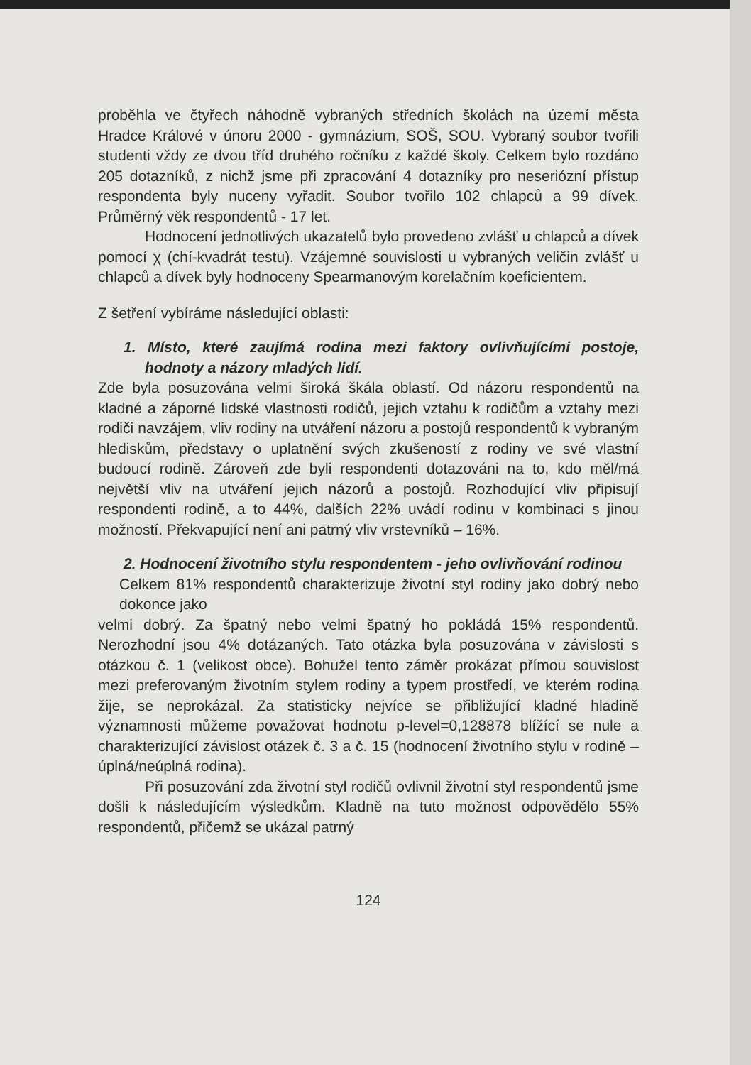proběhla ve čtyřech náhodně vybraných středních školách na území města Hradce Králové v únoru 2000 - gymnázium, SOŠ, SOU. Vybraný soubor tvořili studenti vždy ze dvou tříd druhého ročníku z každé školy. Celkem bylo rozdáno 205 dotazníků, z nichž jsme při zpracování 4 dotazníky pro neseriózní přístup respondenta byly nuceny vyřadit. Soubor tvořilo 102 chlapců a 99 dívek. Průměrný věk respondentů - 17 let.
Hodnocení jednotlivých ukazatelů bylo provedeno zvlášť u chlapců a dívek pomocí χ (chí-kvadrát testu). Vzájemné souvislosti u vybraných veličin zvlášť u chlapců a dívek byly hodnoceny Spearmanovým korelačním koeficientem.
Z šetření vybíráme následující oblasti:
1. Místo, které zaujímá rodina mezi faktory ovlivňujícími postoje, hodnoty a názory mladých lidí.
Zde byla posuzována velmi široká škála oblastí. Od názoru respondentů na kladné a záporné lidské vlastnosti rodičů, jejich vztahu k rodičům a vztahy mezi rodiči navzájem, vliv rodiny na utváření názoru a postojů respondentů k vybraným hlediskům, představy o uplatnění svých zkušeností z rodiny ve své vlastní budoucí rodině. Zároveň zde byli respondenti dotazováni na to, kdo měl/má největší vliv na utváření jejich názorů a postojů. Rozhodující vliv připisují respondenti rodině, a to 44%, dalších 22% uvádí rodinu v kombinaci s jinou možností. Překvapující není ani patrný vliv vrstevníků – 16%.
2. Hodnocení životního stylu respondentem - jeho ovlivňování rodinou
Celkem 81% respondentů charakterizuje životní styl rodiny jako dobrý nebo dokonce jako
velmi dobrý. Za špatný nebo velmi špatný ho pokládá 15% respondentů. Nerozhodní jsou 4% dotázaných. Tato otázka byla posuzována v závislosti s otázkou č. 1 (velikost obce). Bohužel tento záměr prokázat přímou souvislost mezi preferovaným životním stylem rodiny a typem prostředí, ve kterém rodina žije, se neprokázal. Za statisticky nejvíce se přibližující kladné hladině významnosti můžeme považovat hodnotu p-level=0,128878 blížící se nule a charakterizující závislost otázek č. 3 a č. 15 (hodnocení životního stylu v rodině – úplná/neúplná rodina).
Při posuzování zda životní styl rodičů ovlivnil životní styl respondentů jsme došli k následujícím výsledkům. Kladně na tuto možnost odpovědělo 55% respondentů, přičemž se ukázal patrný
124